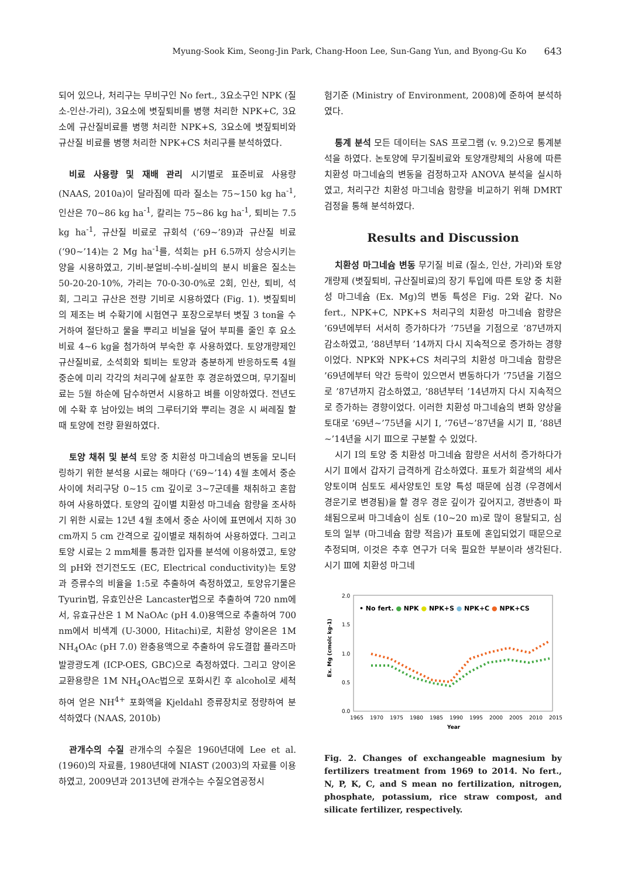Myung-Sook Kim, Seong-Jin Park, Chang-Hoon Lee, Sun-Gang Yun, and Byong-Gu Ko 643
되어 있으나, 처리구는 무비구인 No fert., 3요소구인 NPK (질소-인산-가리), 3요소에 볏짚퇴비를 병행 처리한 NPK+C, 3요소에 규산질비료를 병행 처리한 NPK+S, 3요소에 볏짚퇴비와 규산질 비료를 병행 처리한 NPK+CS 처리구를 분석하였다.
비료 사용량 및 재배 관리 시기별로 표준비료 사용량 (NAAS, 2010a)이 달라짐에 따라 질소는 75~150 kg ha<sup>-1</sup>, 인산은 70~86 kg ha<sup>-1</sup>, 칼리는 75~86 kg ha<sup>-1</sup>, 퇴비는 7.5 kg ha<sup>-1</sup>, 규산질 비료로 규회석 (‘69~’89)과 규산질 비료 (‘90~’14)는 2 Mg ha<sup>-1</sup>를, 석회는 pH 6.5까지 상승시키는 양을 시용하였고, 기비-분얼비-수비-실비의 분시 비율은 질소는 50-20-20-10%, 가리는 70-0-30-0%로 2회, 인산, 퇴비, 석회, 그리고 규산은 전량 기비로 시용하였다 (Fig. 1). 볏짚퇴비의 제조는 벼 수확기에 시험연구 포장으로부터 볏짚 3 ton을 수거하여 절단하고 물을 뿌리고 비닐을 덮어 부피를 줄인 후 요소비료 4~6 kg을 첨가하여 부숙한 후 사용하였다. 토양개량제인 규산질비료, 소석회와 퇴비는 토양과 충분하게 반응하도록 4월 중순에 미리 각각의 처리구에 살포한 후 경운하였으며, 무기질비료는 5월 하순에 담수하면서 시용하고 벼를 이앙하였다. 전년도에 수확 후 남아있는 벼의 그루터기와 뿌리는 경운 시 써레질 할 때 토양에 전량 환원하였다.
토양 채취 및 분석 토양 중 치환성 마그네슘의 변동을 모니터링하기 위한 분석용 시료는 해마다 (‘69~’14) 4월 초에서 중순사이에 처리구당 0~15 cm 깊이로 3~7군데를 채취하고 혼합하여 사용하였다. 토양의 깊이별 치환성 마그네슘 함량을 조사하기 위한 시료는 12년 4월 초에서 중순 사이에 표면에서 지하 30 cm까지 5 cm 간격으로 깊이별로 채취하여 사용하였다. 그리고 토양 시료는 2 mm체를 통과한 입자를 분석에 이용하였고, 토양의 pH와 전기전도도 (EC, Electrical conductivity)는 토양과 증류수의 비율을 1:5로 추출하여 측정하였고, 토양유기물은 Tyurin법, 유효인산은 Lancaster법으로 추출하여 720 nm에서, 유효규산은 1 M NaOAc (pH 4.0)용액으로 추출하여 700 nm에서 비색계 (U-3000, Hitachi)로, 치환성 양이온은 1M NH<sub>4</sub>OAc (pH 7.0) 완충용액으로 추출하여 유도결합 플라즈마 발광광도계 (ICP-OES, GBC)으로 측정하였다. 그리고 양이온교환용량은 1M NH<sub>4</sub>OAc법으로 포화시킨 후 alcohol로 세척하여 얻은 NH<sup>4+</sup> 포화액을 Kjeldahl 증류장치로 정량하여 분석하였다 (NAAS, 2010b)
관개수의 수질 관개수의 수질은 1960년대에 Lee et al. (1960)의 자료를, 1980년대에 NIAST (2003)의 자료를 이용하였고, 2009년과 2013년에 관개수는 수질오염공정시
험기준 (Ministry of Environment, 2008)에 준하여 분석하였다.
통계 분석 모든 데이터는 SAS 프로그램 (v. 9.2)으로 통계분석을 하였다. 논토양에 무기질비료와 토양개량체의 사용에 따른 치환성 마그네슘의 변동을 검정하고자 ANOVA 분석을 실시하였고, 처리구간 치환성 마그네슘 함량을 비교하기 위해 DMRT 검정을 통해 분석하였다.
Results and Discussion
치환성 마그네슘 변동 무기질 비료 (질소, 인산, 가리)와 토양개량제 (볏짚퇴비, 규산질비료)의 장기 투입에 따른 토양 중 치환성 마그네슘 (Ex. Mg)의 변동 특성은 Fig. 2와 같다. No fert., NPK+C, NPK+S 처리구의 치환성 마그네슘 함량은 ’69년에부터 서서히 증가하다가 ’75년을 기점으로 ’87년까지 감소하였고, ’88년부터 ’14까지 다시 지속적으로 증가하는 경향이었다. NPK와 NPK+CS 처리구의 치환성 마그네슘 함량은 ’69년에부터 약간 등락이 있으면서 변동하다가 ’75년을 기점으로 ’87년까지 감소하였고, ’88년부터 ’14년까지 다시 지속적으로 증가하는 경향이었다. 이러한 치환성 마그네슘의 변화 양상을 토대로 ’69년~’75년을 시기 Ⅰ, ’76년~’87년을 시기 Ⅱ, ’88년~’14년을 시기 Ⅲ으로 구분할 수 있었다.
시기 Ⅰ의 토양 중 치환성 마그네슘 함량은 서서히 증가하다가 시기 Ⅱ에서 갑자기 급격하게 감소하였다. 표토가 회갈색의 세사양토이며 심토도 세사양토인 토양 특성 때문에 심경 (우경에서 경운기로 변경됨)을 할 경우 경운 깊이가 깊어지고, 경반층이 파쇄됨으로써 마그네슘이 심토 (10~20 m)로 많이 용탈되고, 심토의 일부 (마그네슘 함량 적음)가 표토에 혼입되었기 때문으로 추정되며, 이것은 추후 연구가 더욱 필요한 부분이라 생각된다. 시기 Ⅲ에 치환성 마그네
2.0
1.5
1.0
0.5
0.0
1965
1970
1975
1980
1985
1990
1995
2000
2005
2010
2015
Year
Ex. Mg (cmolc kg-1)
• No fert. ● NPK ● NPK+S ● NPK+C ● NPK+CS
Fig. 2. Changes of exchangeable magnesium by fertilizers treatment from 1969 to 2014. No fert., N, P, K, C, and S mean no fertilization, nitrogen, phosphate, potassium, rice straw compost, and silicate fertilizer, respectively.